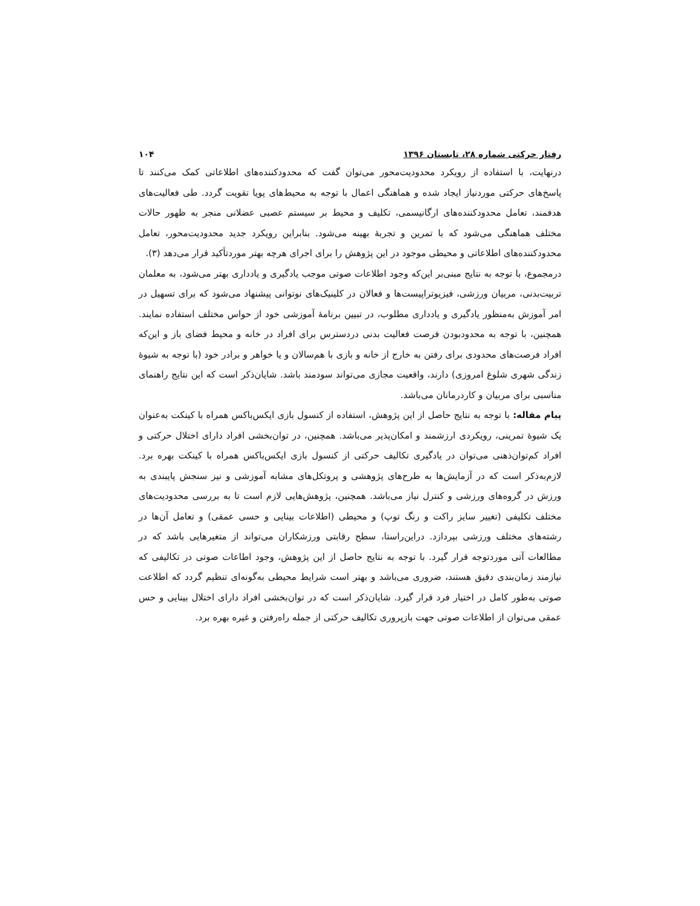رفتار حرکتی شماره ۲۸، تابستان ۱۳۹۶ ۱۰۴
درنهایت، با استفاده از رویکرد محدودیت‌محور می‌توان گفت که محدودکننده‌های اطلاعاتی کمک می‌کنند تا پاسخ‌های حرکتی موردنیاز ایجاد شده و هماهنگی اعمال با توجه به محیط‌های پویا تقویت گردد. طی فعالیت‌های هدفمند، تعامل محدودکننده‌های ارگانیسمی، تکلیف و محیط بر سیستم عصبی عضلانی منجر به ظهور حالات مختلف هماهنگی می‌شود که با تمرین و تجربهٔ بهینه می‌شود. بنابراین رویکرد جدید محدودیت‌محور، تعامل محدودکننده‌های اطلاعاتی و محیطی موجود در این پژوهش را برای اجرای هرچه بهتر موردتأکید قرار می‌دهد (۳).
درمجموع، با توجه به نتایج مبنی‌بر این‌که وجود اطلاعات صوتی موجب یادگیری و یادداری بهتر می‌شود، به معلمان تربیت‌بدنی، مربیان ورزشی، فیزیوتراپیست‌ها و فعالان در کلینیک‌های نوتوانی پیشنهاد می‌شود که برای تسهیل در امر آموزش به‌منظور یادگیری و یادداری مطلوب، در تبیین برنامهٔ آموزشی خود از حواس مختلف استفاده نمایند. همچنین، با توجه به محدودبودن فرصت فعالیت بدنی دردسترس برای افراد در خانه و محیط فضای باز و این‌که افراد فرصت‌های محدودی برای رفتن به خارج از خانه و بازی با هم‌سالان و یا خواهر و برادر خود (با توجه به شیوهٔ زندگی شهری شلوغ امروزی) دارند، واقعیت مجازی می‌تواند سودمند باشد. شایان‌ذکر است که این نتایج راهنمای مناسبی برای مربیان و کاردرمانان می‌باشد.
پیام مقاله: با توجه به نتایج حاصل از این پژوهش، استفاده از کنسول بازی ایکس‌باکس همراه با کینکت به‌عنوان یک شیوهٔ تمرینی، رویکردی ارزشمند و امکان‌پذیر می‌باشد. همچنین، در توان‌بخشی افراد دارای اختلال حرکتی و افراد کم‌توان‌ذهنی می‌توان در یادگیری تکالیف حرکتی از کنسول بازی ایکس‌باکس همراه با کینکت بهره برد. لازم‌به‌ذکر است که در آزمایش‌ها به طرح‌های پژوهشی و پروتکل‌های مشابه آموزشی و نیز سنجش پایبندی به ورزش در گروه‌های ورزشی و کنترل نیاز می‌باشد. همچنین، پژوهش‌هایی لازم است تا به بررسی محدودیت‌های مختلف تکلیفی (تغییر سایز راکت و رنگ توپ) و محیطی (اطلاعات بینایی و حسی عمقی) و تعامل آن‌ها در رشته‌های مختلف ورزشی بپردازد. دراین‌راستا، سطح رقابتی ورزشکاران می‌تواند از متغیرهایی باشد که در مطالعات آتی موردتوجه قرار گیرد. با توجه به نتایج حاصل از این پژوهش، وجود اطاعات صوتی در تکالیفی که نیازمند زمان‌بندی دقیق هستند، ضروری می‌باشد و بهتر است شرایط محیطی به‌گونه‌ای تنظیم گردد که اطلاعت صوتی به‌طور کامل در اختیار فرد قرار گیرد. شایان‌ذکر است که در توان‌بخشی افراد دارای اختلال بینایی و حس عمقی می‌توان از اطلاعات صوتی جهت بازپروری تکالیف حرکتی از جمله راه‌رفتن و غیره بهره برد.